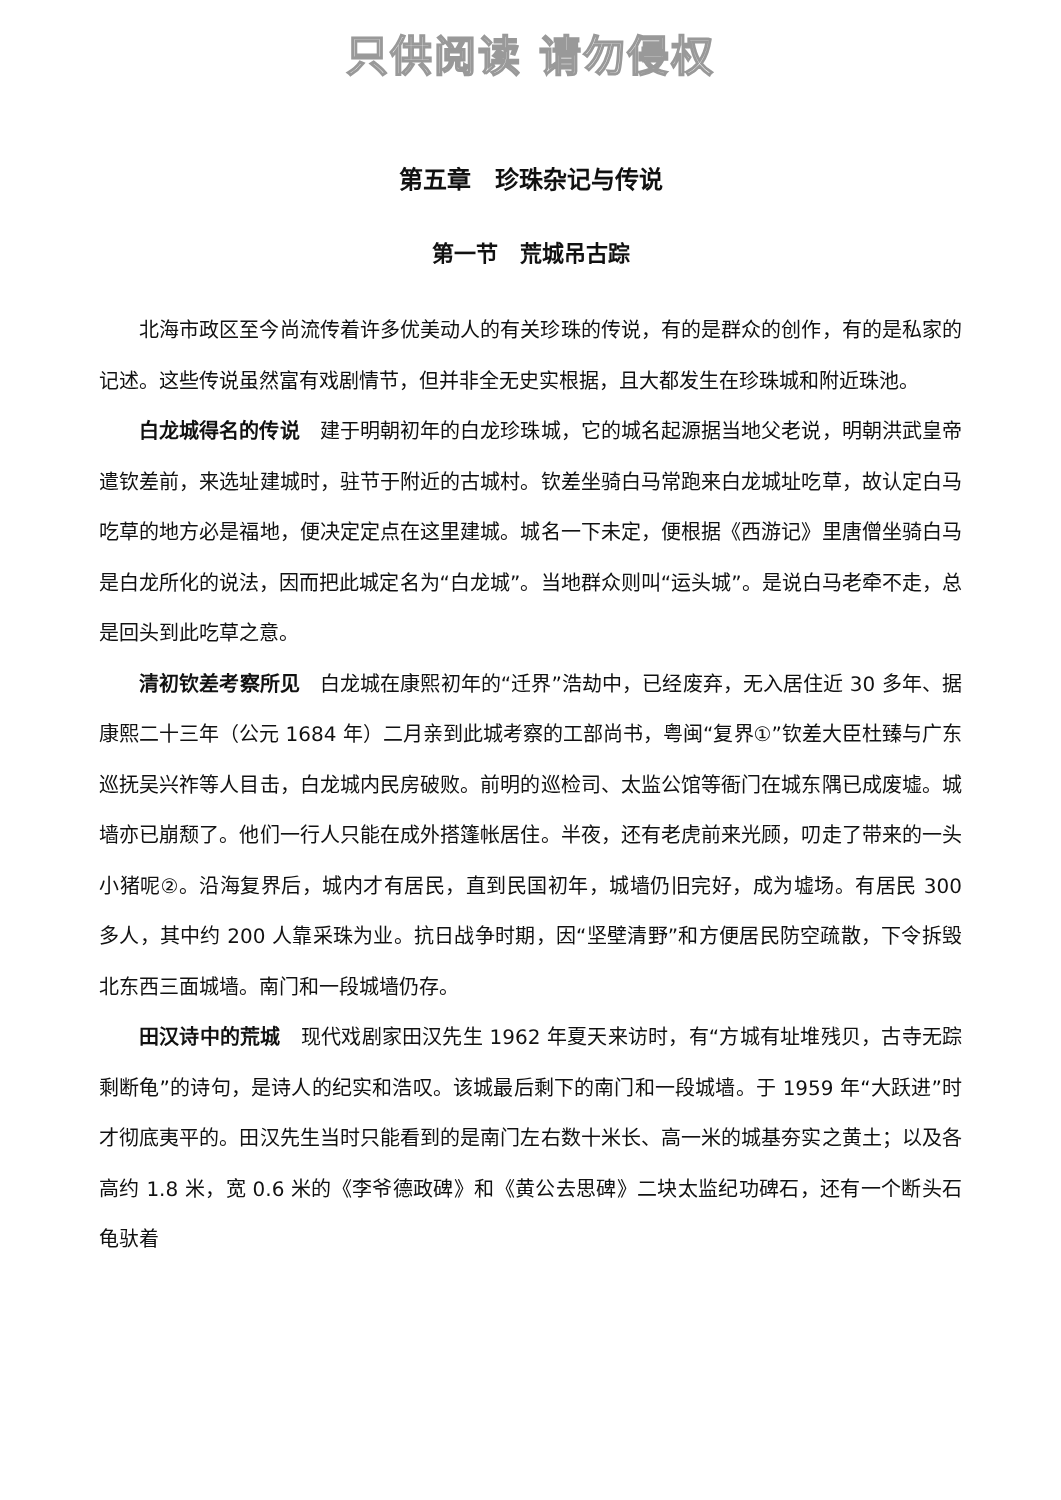只供阅读 请勿侵权
第五章　珍珠杂记与传说
第一节　荒城吊古踪
北海市政区至今尚流传着许多优美动人的有关珍珠的传说，有的是群众的创作，有的是私家的记述。这些传说虽然富有戏剧情节，但并非全无史实根据，且大都发生在珍珠城和附近珠池。
白龙城得名的传说　建于明朝初年的白龙珍珠城，它的城名起源据当地父老说，明朝洪武皇帝遣钦差前，来选址建城时，驻节于附近的古城村。钦差坐骑白马常跑来白龙城址吃草，故认定白马吃草的地方必是福地，便决定定点在这里建城。城名一下未定，便根据《西游记》里唐僧坐骑白马是白龙所化的说法，因而把此城定名为“白龙城”。当地群众则叫“运头城”。是说白马老牵不走，总是回头到此吃草之意。
清初钦差考察所见　白龙城在康熙初年的“迁界”浩劫中，已经废弃，无入居住近 30 多年、据康熙二十三年（公元 1684 年）二月亲到此城考察的工部尚书，粤闽“复界①”钦差大臣杜臻与广东巡抚吴兴祚等人目击，白龙城内民房破败。前明的巡检司、太监公馆等衙门在城东隅已成废墟。城墙亦已崩颓了。他们一行人只能在成外搭篷帐居住。半夜，还有老虎前来光顾，叨走了带来的一头小猪呢②。沿海复界后，城内才有居民，直到民国初年，城墙仍旧完好，成为墟场。有居民 300 多人，其中约 200 人靠采珠为业。抗日战争时期，因“坚壁清野”和方便居民防空疏散，下令拆毁北东西三面城墙。南门和一段城墙仍存。
田汉诗中的荒城　现代戏剧家田汉先生 1962 年夏天来访时，有“方城有址堆残贝，古寺无踪剩断龟”的诗句，是诗人的纪实和浩叹。该城最后剩下的南门和一段城墙。于 1959 年“大跃进”时才彻底夷平的。田汉先生当时只能看到的是南门左右数十米长、高一米的城基夯实之黄土；以及各高约 1.8 米，宽 0.6 米的《李爷德政碑》和《黄公去思碑》二块太监纪功碑石，还有一个断头石龟驮着